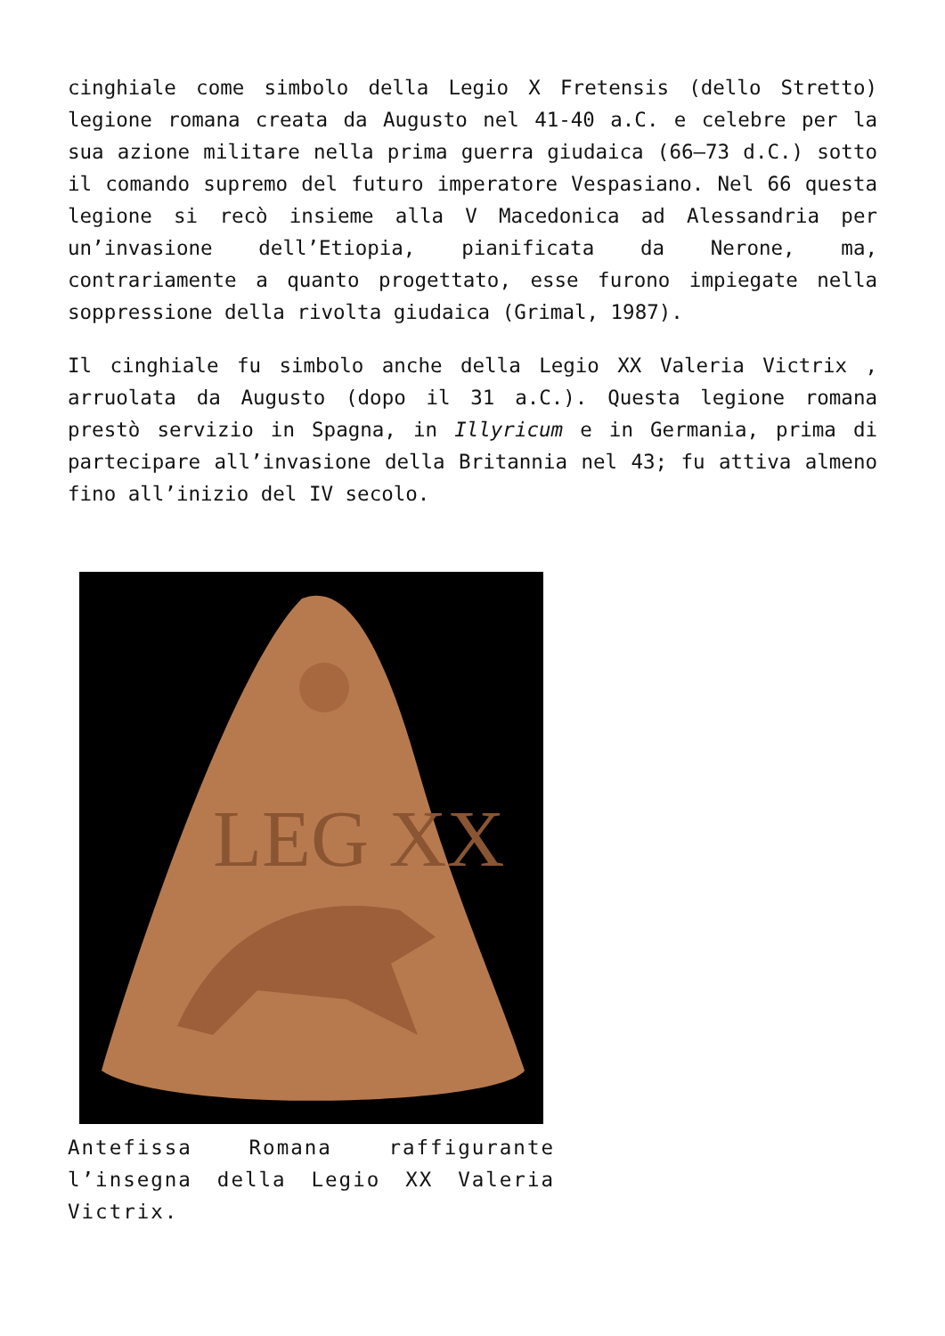cinghiale come simbolo della Legio X Fretensis (dello Stretto) legione romana creata da Augusto nel 41-40 a.C. e celebre per la sua azione militare nella prima guerra giudaica (66–73 d.C.) sotto il comando supremo del futuro imperatore Vespasiano. Nel 66 questa legione si recò insieme alla V Macedonica ad Alessandria per un’invasione dell’Etiopia, pianificata da Nerone, ma, contrariamente a quanto progettato, esse furono impiegate nella soppressione della rivolta giudaica (Grimal, 1987).
Il cinghiale fu simbolo anche della Legio XX Valeria Victrix , arruolata da Augusto (dopo il 31 a.C.). Questa legione romana prestò servizio in Spagna, in Illyricum e in Germania, prima di partecipare all’invasione della Britannia nel 43; fu attiva almeno fino all’inizio del IV secolo.
LEG XX
Antefissa Romana raffigurante l’insegna della Legio XX Valeria Victrix.